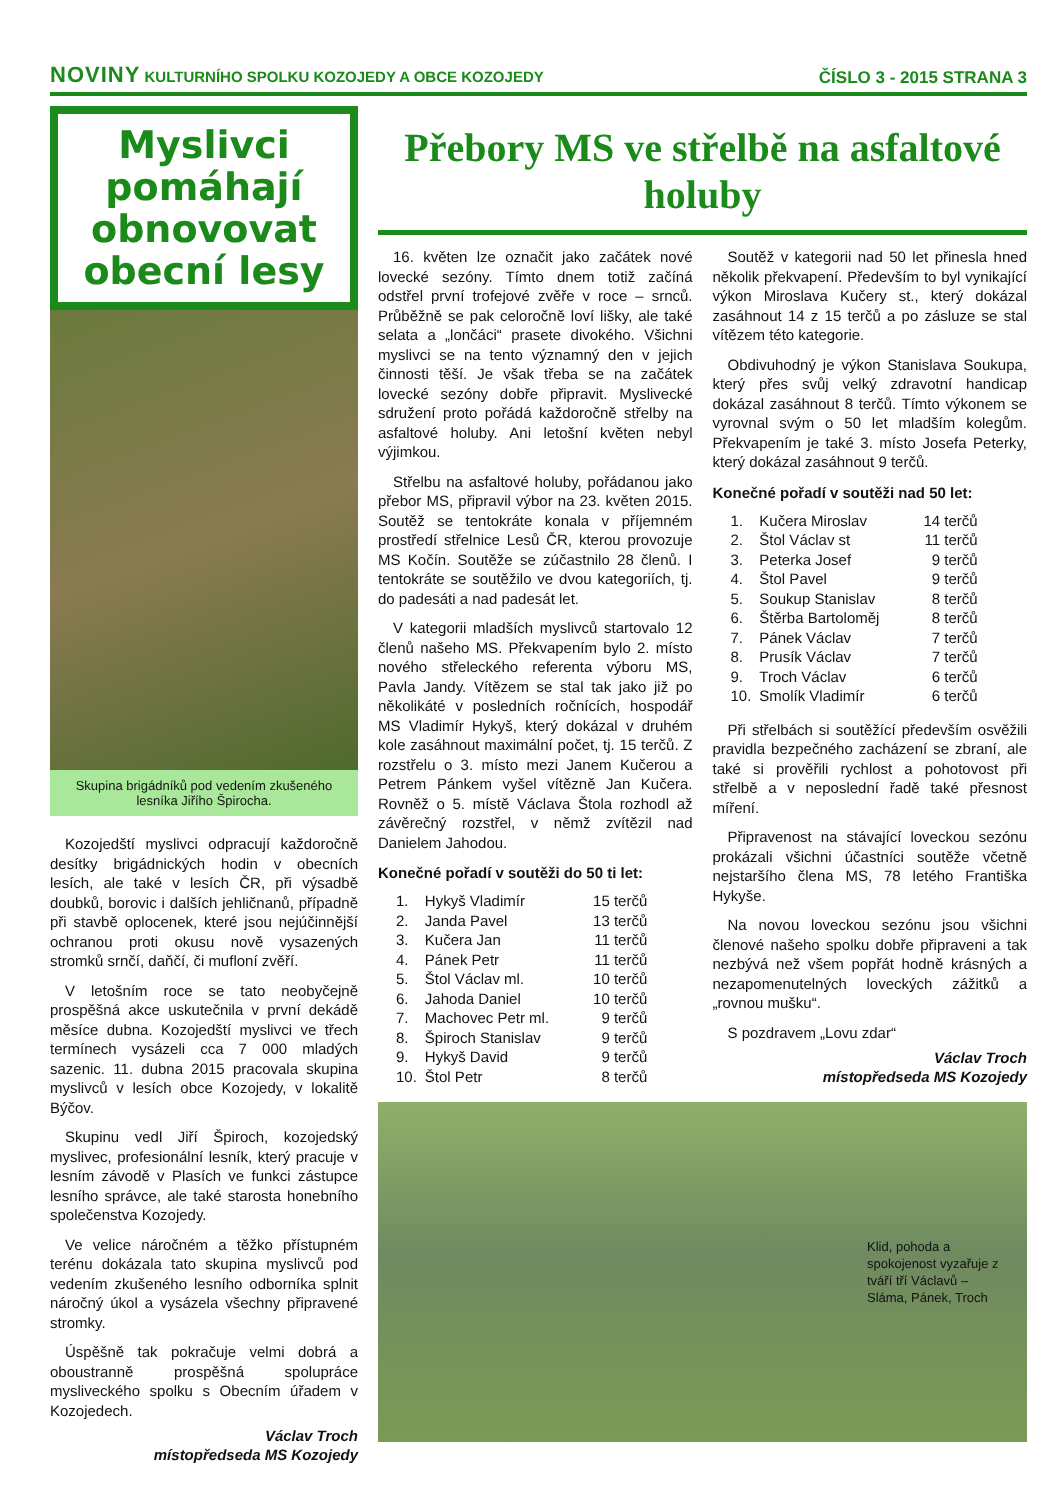NOVINY KULTURNÍHO SPOLKU KOZOJEDY A OBCE KOZOJEDY
ČÍSLO 3 - 2015 STRANA 3
Myslivci pomáhají obnovovat obecní lesy
Skupina brigádníků pod vedením zkušeného lesníka Jiřího Špirocha.
Kozojedští myslivci odpracují každoročně desítky brigádnických hodin v obecních lesích, ale také v lesích ČR, při výsadbě doubků, borovic i dalších jehličnanů, případně při stavbě oplocenek, které jsou nejúčinnější ochranou proti okusu nově vysazených stromků srnčí, daňčí, či mufloní zvěří.
V letošním roce se tato neobyčejně prospěšná akce uskutečnila v první dekádě měsíce dubna. Kozojedští myslivci ve třech termínech vysázeli cca 7 000 mladých sazenic. 11. dubna 2015 pracovala skupina myslivců v lesích obce Kozojedy, v lokalitě Býčov.
Skupinu vedl Jiří Špiroch, kozojedský myslivec, profesionální lesník, který pracuje v lesním závodě v Plasích ve funkci zástupce lesního správce, ale také starosta honebního společenstva Kozojedy.
Ve velice náročném a těžko přístupném terénu dokázala tato skupina myslivců pod vedením zkušeného lesního odborníka splnit náročný úkol a vysázela všechny připravené stromky.
Úspěšně tak pokračuje velmi dobrá a oboustranně prospěšná spolupráce mysliveckého spolku s Obecním úřadem v Kozojedech.
Václav Troch
místopředseda MS Kozojedy
Přebory MS ve střelbě na asfaltové holuby
16. květen lze označit jako začátek nové lovecké sezóny. Tímto dnem totiž začíná odstřel první trofejové zvěře v roce – srnců. Průběžně se pak celoročně loví lišky, ale také selata a „lončáci“ prasete divokého. Všichni myslivci se na tento významný den v jejich činnosti těší. Je však třeba se na začátek lovecké sezóny dobře připravit. Myslivecké sdružení proto pořádá každoročně střelby na asfaltové holuby. Ani letošní květen nebyl výjimkou.
Střelbu na asfaltové holuby, pořádanou jako přebor MS, připravil výbor na 23. květen 2015. Soutěž se tentokráte konala v příjemném prostředí střelnice Lesů ČR, kterou provozuje MS Kočín. Soutěže se zúčastnilo 28 členů. I tentokráte se soutěžilo ve dvou kategoriích, tj. do padesáti a nad padesát let.
V kategorii mladších myslivců startovalo 12 členů našeho MS. Překvapením bylo 2. místo nového střeleckého referenta výboru MS, Pavla Jandy. Vítězem se stal tak jako již po několikáté v posledních ročnících, hospodář MS Vladimír Hykyš, který dokázal v druhém kole zasáhnout maximální počet, tj. 15 terčů. Z rozstřelu o 3. místo mezi Janem Kučerou a Petrem Pánkem vyšel vítězně Jan Kučera. Rovněž o 5. místě Václava Štola rozhodl až závěrečný rozstřel, v němž zvítězil nad Danielem Jahodou.
Konečné pořadí v soutěži do 50 ti let:
| 1. | Hykyš Vladimír | 15 terčů |
| 2. | Janda Pavel | 13 terčů |
| 3. | Kučera Jan | 11 terčů |
| 4. | Pánek Petr | 11 terčů |
| 5. | Štol Václav ml. | 10 terčů |
| 6. | Jahoda Daniel | 10 terčů |
| 7. | Machovec Petr ml. | 9 terčů |
| 8. | Špiroch Stanislav | 9 terčů |
| 9. | Hykyš David | 9 terčů |
| 10. | Štol Petr | 8 terčů |
Soutěž v kategorii nad 50 let přinesla hned několik překvapení. Především to byl vynikající výkon Miroslava Kučery st., který dokázal zasáhnout 14 z 15 terčů a po zásluze se stal vítězem této kategorie.
Obdivuhodný je výkon Stanislava Soukupa, který přes svůj velký zdravotní handicap dokázal zasáhnout 8 terčů. Tímto výkonem se vyrovnal svým o 50 let mladším kolegům. Překvapením je také 3. místo Josefa Peterky, který dokázal zasáhnout 9 terčů.
Konečné pořadí v soutěži nad 50 let:
| 1. | Kučera Miroslav | 14 terčů |
| 2. | Štol Václav st | 11 terčů |
| 3. | Peterka Josef | 9 terčů |
| 4. | Štol Pavel | 9 terčů |
| 5. | Soukup Stanislav | 8 terčů |
| 6. | Štěrba Bartoloměj | 8 terčů |
| 7. | Pánek Václav | 7 terčů |
| 8. | Prusík Václav | 7 terčů |
| 9. | Troch Václav | 6 terčů |
| 10. | Smolík Vladimír | 6 terčů |
Při střelbách si soutěžící především osvěžili pravidla bezpečného zacházení se zbraní, ale také si prověřili rychlost a pohotovost při střelbě a v neposlední řadě také přesnost míření.
Připravenost na stávající loveckou sezónu prokázali všichni účastníci soutěže včetně nejstaršího člena MS, 78 letého Františka Hykyše.
Na novou loveckou sezónu jsou všichni členové našeho spolku dobře připraveni a tak nezbývá než všem popřát hodně krásných a nezapomenutelných loveckých zážitků a „rovnou mušku“.
S pozdravem „Lovu zdar“
Václav Troch
místopředseda MS Kozojedy
Klid, pohoda a spokojenost vyzařuje z tváří tří Václavů – Sláma, Pánek, Troch